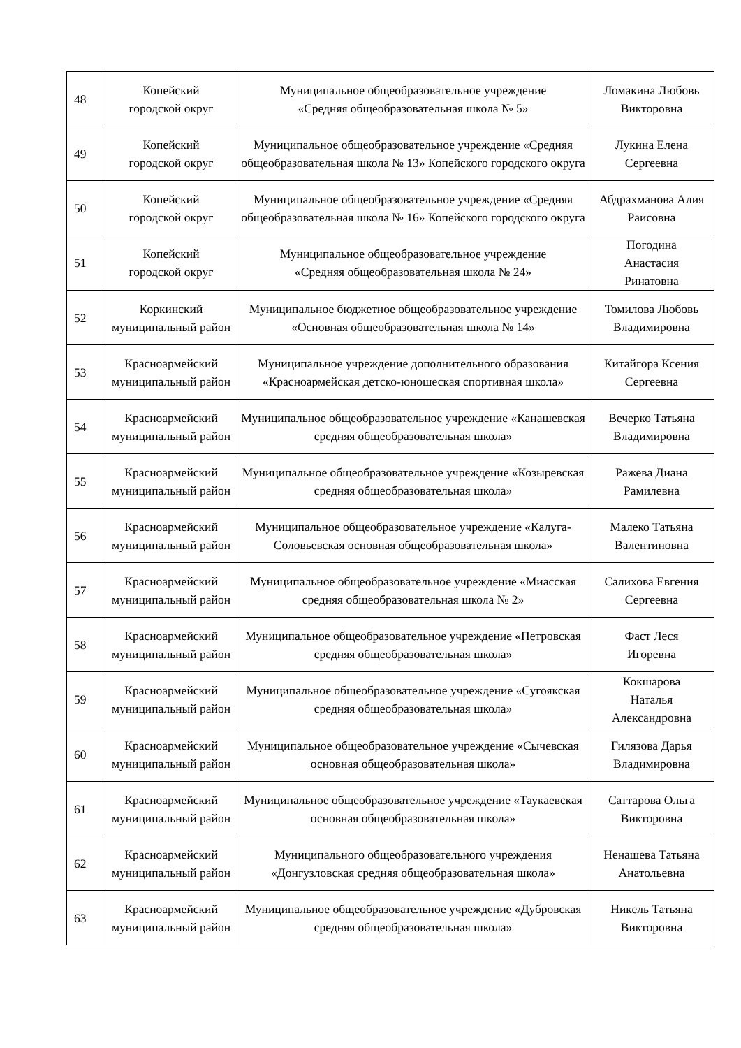| 48 | Копейский городской округ | Муниципальное общеобразовательное учреждение «Средняя общеобразовательная школа № 5» | Ломакина Любовь Викторовна |
| 49 | Копейский городской округ | Муниципальное общеобразовательное учреждение «Средняя общеобразовательная школа № 13» Копейского городского округа | Лукина Елена Сергеевна |
| 50 | Копейский городской округ | Муниципальное общеобразовательное учреждение «Средняя общеобразовательная школа № 16» Копейского городского округа | Абдрахманова Алия Раисовна |
| 51 | Копейский городской округ | Муниципальное общеобразовательное учреждение «Средняя общеобразовательная школа № 24» | Погодина Анастасия Ринатовна |
| 52 | Коркинский муниципальный район | Муниципальное бюджетное общеобразовательное учреждение «Основная общеобразовательная школа № 14» | Томилова Любовь Владимировна |
| 53 | Красноармейский муниципальный район | Муниципальное учреждение дополнительного образования «Красноармейская детско-юношеская спортивная школа» | Китайгора Ксения Сергеевна |
| 54 | Красноармейский муниципальный район | Муниципальное общеобразовательное учреждение «Канашевская средняя общеобразовательная школа» | Вечерко Татьяна Владимировна |
| 55 | Красноармейский муниципальный район | Муниципальное общеобразовательное учреждение «Козыревская средняя общеобразовательная школа» | Ражева Диана Рамилевна |
| 56 | Красноармейский муниципальный район | Муниципальное общеобразовательное учреждение «Калуга-Соловьевская основная общеобразовательная школа» | Малеко Татьяна Валентиновна |
| 57 | Красноармейский муниципальный район | Муниципальное общеобразовательное учреждение «Миасская средняя общеобразовательная школа № 2» | Салихова Евгения Сергеевна |
| 58 | Красноармейский муниципальный район | Муниципальное общеобразовательное учреждение «Петровская средняя общеобразовательная школа» | Фаст Леся Игоревна |
| 59 | Красноармейский муниципальный район | Муниципальное общеобразовательное учреждение «Сугоякская средняя общеобразовательная школа» | Кокшарова Наталья Александровна |
| 60 | Красноармейский муниципальный район | Муниципальное общеобразовательное учреждение «Сычевская основная общеобразовательная школа» | Гилязова Дарья Владимировна |
| 61 | Красноармейский муниципальный район | Муниципальное общеобразовательное учреждение «Таукаевская основная общеобразовательная школа» | Саттарова Ольга Викторовна |
| 62 | Красноармейский муниципальный район | Муниципального общеобразовательного учреждения «Донгузловская средняя общеобразовательная школа» | Ненашева Татьяна Анатольевна |
| 63 | Красноармейский муниципальный район | Муниципальное общеобразовательное учреждение «Дубровская средняя общеобразовательная школа» | Никель Татьяна Викторовна |